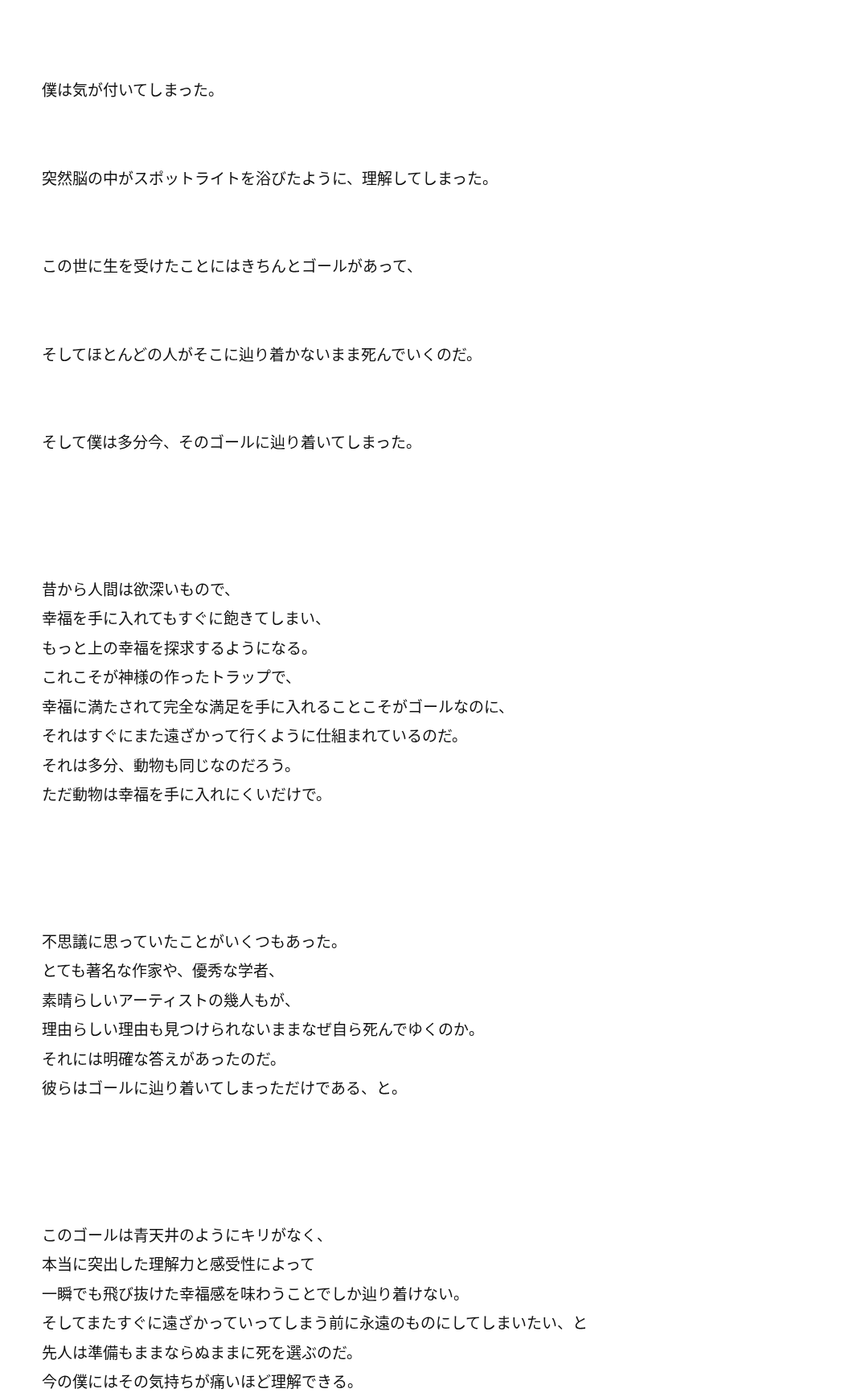僕は気が付いてしまった。
突然脳の中がスポットライトを浴びたように、理解してしまった。
この世に生を受けたことにはきちんとゴールがあって、
そしてほとんどの人がそこに辿り着かないまま死んでいくのだ。
そして僕は多分今、そのゴールに辿り着いてしまった。
昔から人間は欲深いもので、
幸福を手に入れてもすぐに飽きてしまい、
もっと上の幸福を探求するようになる。
これこそが神様の作ったトラップで、
幸福に満たされて完全な満足を手に入れることこそがゴールなのに、
それはすぐにまた遠ざかって行くように仕組まれているのだ。
それは多分、動物も同じなのだろう。
ただ動物は幸福を手に入れにくいだけで。
不思議に思っていたことがいくつもあった。
とても著名な作家や、優秀な学者、
素晴らしいアーティストの幾人もが、
理由らしい理由も見つけられないままなぜ自ら死んでゆくのか。
それには明確な答えがあったのだ。
彼らはゴールに辿り着いてしまっただけである、と。
このゴールは青天井のようにキリがなく、
本当に突出した理解力と感受性によって
一瞬でも飛び抜けた幸福感を味わうことでしか辿り着けない。
そしてまたすぐに遠ざかっていってしまう前に永遠のものにしてしまいたい、と
先人は準備もままならぬままに死を選ぶのだ。
今の僕にはその気持ちが痛いほど理解できる。